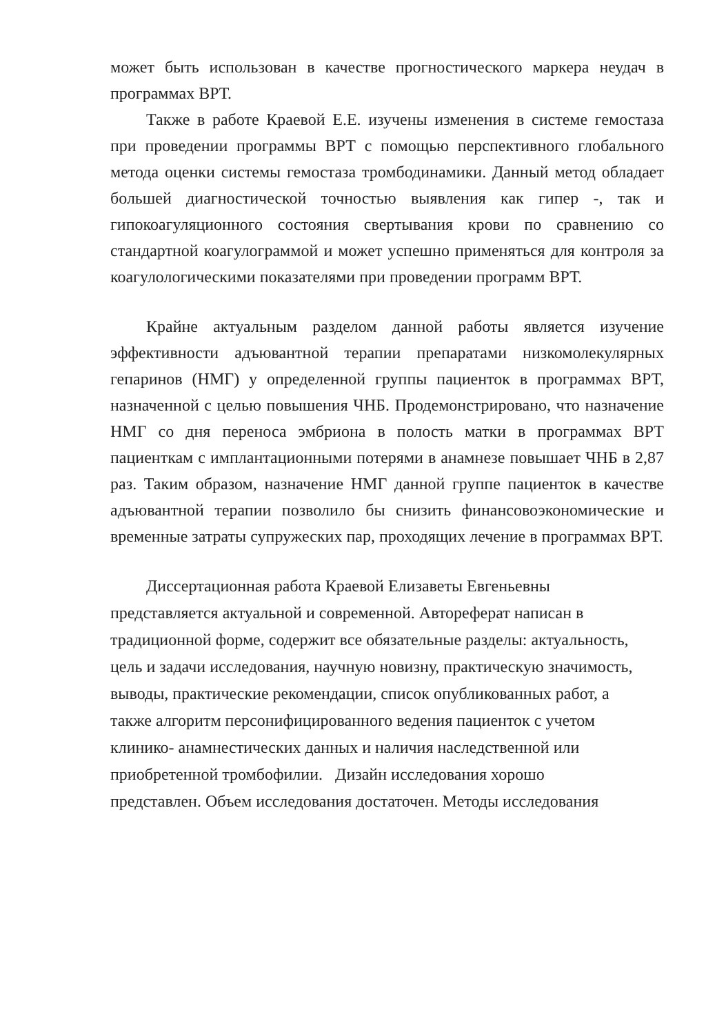может быть использован в качестве прогностического маркера неудач в программах ВРТ.
Также в работе Краевой Е.Е. изучены изменения в системе гемостаза при проведении программы ВРТ с помощью перспективного глобального метода оценки системы гемостаза тромбодинамики. Данный метод обладает большей диагностической точностью выявления как гипер -, так и гипокоагуляционного состояния свертывания крови по сравнению со стандартной коагулограммой и может успешно применяться для контроля за коагулологическими показателями при проведении программ ВРТ.
Крайне актуальным разделом данной работы является изучение эффективности адъювантной терапии препаратами низкомолекулярных гепаринов (НМГ) у определенной группы пациенток в программах ВРТ, назначенной с целью повышения ЧНБ. Продемонстрировано, что назначение НМГ со дня переноса эмбриона в полость матки в программах ВРТ пациенткам с имплантационными потерями в анамнезе повышает ЧНБ в 2,87 раз. Таким образом, назначение НМГ данной группе пациенток в качестве адъювантной терапии позволило бы снизить финансовоэкономические и временные затраты супружеских пар, проходящих лечение в программах ВРТ.
Диссертационная работа Краевой Елизаветы Евгеньевны
представляется актуальной и современной. Автореферат написан в
традиционной форме, содержит все обязательные разделы: актуальность,
цель и задачи исследования, научную новизну, практическую значимость,
выводы, практические рекомендации, список опубликованных работ, а
также алгоритм персонифицированного ведения пациенток с учетом
клинико- анамнестических данных и наличия наследственной или
приобретенной тромбофилии. Дизайн исследования хорошо
представлен. Объем исследования достаточен. Методы исследования